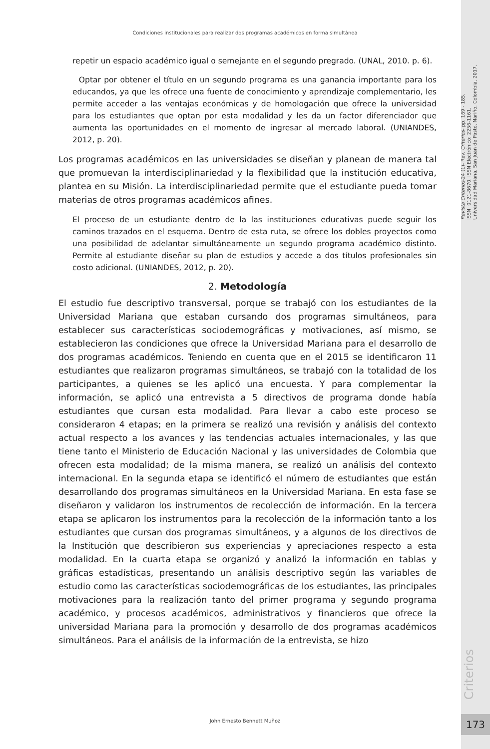Condiciones institucionales para realizar dos programas académicos en forma simultánea
Revista Criterios-24 (1)- Rev. Criterios- pp. 169 - 185.
ISSN: 0121-8670, ISSN Electrónico: 2256-1161,
Universidad Mariana, San Juan de Pasto, Nariño, Colombia, 2017.
repetir un espacio académico igual o semejante en el segundo pregrado. (UNAL, 2010. p. 6).
Optar por obtener el título en un segundo programa es una ganancia importante para los educandos, ya que les ofrece una fuente de conocimiento y aprendizaje complementario, les permite acceder a las ventajas económicas y de homologación que ofrece la universidad para los estudiantes que optan por esta modalidad y les da un factor diferenciador que aumenta las oportunidades en el momento de ingresar al mercado laboral. (UNIANDES, 2012, p. 20).
Los programas académicos en las universidades se diseñan y planean de manera tal que promuevan la interdisciplinariedad y la flexibilidad que la institución educativa, plantea en su Misión. La interdisciplinariedad permite que el estudiante pueda tomar materias de otros programas académicos afines.
El proceso de un estudiante dentro de la las instituciones educativas puede seguir los caminos trazados en el esquema. Dentro de esta ruta, se ofrece los dobles proyectos como una posibilidad de adelantar simultáneamente un segundo programa académico distinto. Permite al estudiante diseñar su plan de estudios y accede a dos títulos profesionales sin costo adicional. (UNIANDES, 2012, p. 20).
2. Metodología
El estudio fue descriptivo transversal, porque se trabajó con los estudiantes de la Universidad Mariana que estaban cursando dos programas simultáneos, para establecer sus características sociodemográficas y motivaciones, así mismo, se establecieron las condiciones que ofrece la Universidad Mariana para el desarrollo de dos programas académicos. Teniendo en cuenta que en el 2015 se identificaron 11 estudiantes que realizaron programas simultáneos, se trabajó con la totalidad de los participantes, a quienes se les aplicó una encuesta. Y para complementar la información, se aplicó una entrevista a 5 directivos de programa donde había estudiantes que cursan esta modalidad. Para llevar a cabo este proceso se consideraron 4 etapas; en la primera se realizó una revisión y análisis del contexto actual respecto a los avances y las tendencias actuales internacionales, y las que tiene tanto el Ministerio de Educación Nacional y las universidades de Colombia que ofrecen esta modalidad; de la misma manera, se realizó un análisis del contexto internacional. En la segunda etapa se identificó el número de estudiantes que están desarrollando dos programas simultáneos en la Universidad Mariana. En esta fase se diseñaron y validaron los instrumentos de recolección de información. En la tercera etapa se aplicaron los instrumentos para la recolección de la información tanto a los estudiantes que cursan dos programas simultáneos, y a algunos de los directivos de la Institución que describieron sus experiencias y apreciaciones respecto a esta modalidad. En la cuarta etapa se organizó y analizó la información en tablas y gráficas estadísticas, presentando un análisis descriptivo según las variables de estudio como las características sociodemográficas de los estudiantes, las principales motivaciones para la realización tanto del primer programa y segundo programa académico, y procesos académicos, administrativos y financieros que ofrece la universidad Mariana para la promoción y desarrollo de dos programas académicos simultáneos. Para el análisis de la información de la entrevista, se hizo
Criterios
John Ernesto Bennett Muñoz 173